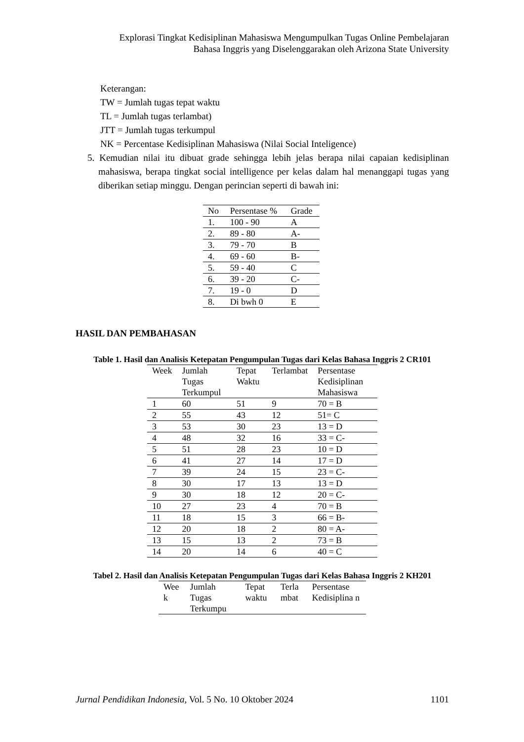Explorasi Tingkat Kedisiplinan Mahasiswa Mengumpulkan Tugas Online Pembelajaran
Bahasa Inggris yang Diselenggarakan oleh Arizona State University
Keterangan:
TW = Jumlah tugas tepat waktu
TL = Jumlah tugas terlambat)
JTT = Jumlah tugas terkumpul
NK = Percentase Kedisiplinan Mahasiswa (Nilai Social Inteligence)
5. Kemudian nilai itu dibuat grade sehingga lebih jelas berapa nilai capaian kedisiplinan mahasiswa, berapa tingkat social intelligence per kelas dalam hal menanggapi tugas yang diberikan setiap minggu. Dengan perincian seperti di bawah ini:
| No | Persentase % | Grade |
| --- | --- | --- |
| 1. | 100 - 90 | A |
| 2. | 89 - 80 | A- |
| 3. | 79 - 70 | B |
| 4. | 69 - 60 | B- |
| 5. | 59 - 40 | C |
| 6. | 39 - 20 | C- |
| 7. | 19 - 0 | D |
| 8. | Di bwh 0 | E |
HASIL DAN PEMBAHASAN
Table 1. Hasil dan Analisis Ketepatan Pengumpulan Tugas dari Kelas Bahasa Inggris 2 CR101
| Week | Jumlah Tugas Terkumpul | Tepat Waktu | Terlambat | Persentase Kedisiplinan Mahasiswa |
| --- | --- | --- | --- | --- |
| 1 | 60 | 51 | 9 | 70 = B |
| 2 | 55 | 43 | 12 | 51= C |
| 3 | 53 | 30 | 23 | 13 = D |
| 4 | 48 | 32 | 16 | 33 = C- |
| 5 | 51 | 28 | 23 | 10 = D |
| 6 | 41 | 27 | 14 | 17 = D |
| 7 | 39 | 24 | 15 | 23 = C- |
| 8 | 30 | 17 | 13 | 13 = D |
| 9 | 30 | 18 | 12 | 20 = C- |
| 10 | 27 | 23 | 4 | 70 = B |
| 11 | 18 | 15 | 3 | 66 = B- |
| 12 | 20 | 18 | 2 | 80 = A- |
| 13 | 15 | 13 | 2 | 73 = B |
| 14 | 20 | 14 | 6 | 40 = C |
Tabel 2. Hasil dan Analisis Ketepatan Pengumpulan Tugas dari Kelas Bahasa Inggris 2 KH201
| Wee k | Jumlah Tugas Terkumpu | Tepat waktu | Terla mbat | Persentase Kedisiplina n |
| --- | --- | --- | --- | --- |
Jurnal Pendidikan Indonesia, Vol. 5 No. 10 Oktober 2024 1101